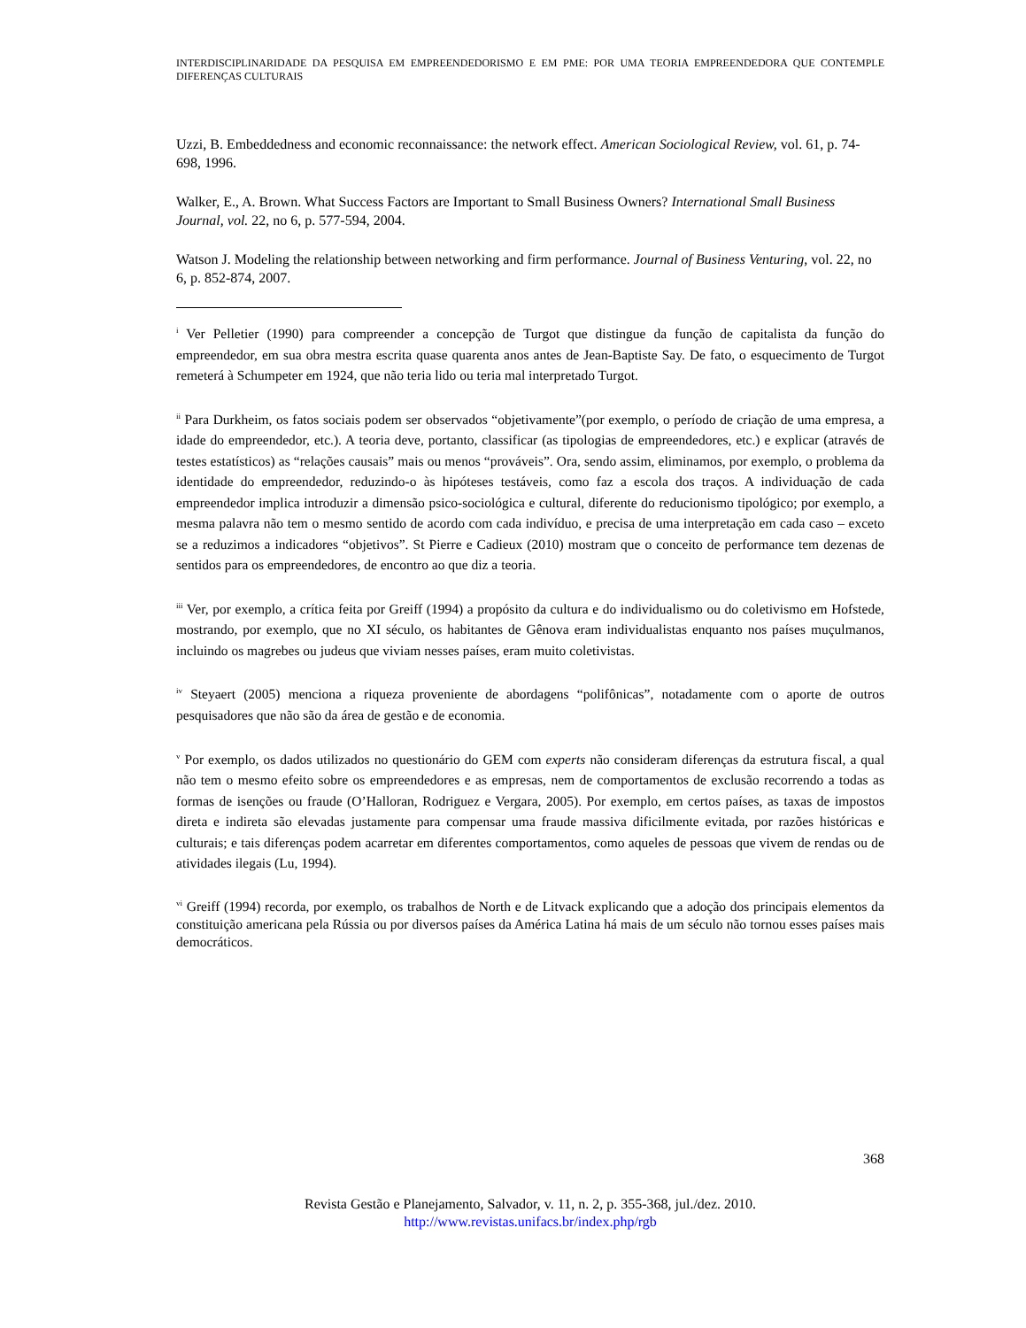INTERDISCIPLINARIDADE DA PESQUISA EM EMPREENDEDORISMO E EM PME: POR UMA TEORIA EMPREENDEDORA QUE CONTEMPLE DIFERENÇAS CULTURAIS
Uzzi, B. Embeddedness and economic reconnaissance: the network effect. American Sociological Review, vol. 61, p. 74-698, 1996.
Walker, E., A. Brown. What Success Factors are Important to Small Business Owners? International Small Business Journal, vol. 22, no 6, p. 577-594, 2004.
Watson J. Modeling the relationship between networking and firm performance. Journal of Business Venturing, vol. 22, no 6, p. 852-874, 2007.
<sup>i</sup> Ver Pelletier (1990) para compreender a concepção de Turgot que distingue da função de capitalista da função do empreendedor, em sua obra mestra escrita quase quarenta anos antes de Jean-Baptiste Say. De fato, o esquecimento de Turgot remeterá à Schumpeter em 1924, que não teria lido ou teria mal interpretado Turgot.
<sup>ii</sup> Para Durkheim, os fatos sociais podem ser observados “objetivamente”(por exemplo, o período de criação de uma empresa, a idade do empreendedor, etc.). A teoria deve, portanto, classificar (as tipologias de empreendedores, etc.) e explicar (através de testes estatísticos) as “relações causais” mais ou menos “prováveis”. Ora, sendo assim, eliminamos, por exemplo, o problema da identidade do empreendedor, reduzindo-o às hipóteses testáveis, como faz a escola dos traços. A individuação de cada empreendedor implica introduzir a dimensão psico-sociológica e cultural, diferente do reducionismo tipológico; por exemplo, a mesma palavra não tem o mesmo sentido de acordo com cada indivíduo, e precisa de uma interpretação em cada caso – exceto se a reduzimos a indicadores “objetivos”. St Pierre e Cadieux (2010) mostram que o conceito de performance tem dezenas de sentidos para os empreendedores, de encontro ao que diz a teoria.
<sup>iii</sup> Ver, por exemplo, a crítica feita por Greiff (1994) a propósito da cultura e do individualismo ou do coletivismo em Hofstede, mostrando, por exemplo, que no XI século, os habitantes de Gênova eram individualistas enquanto nos países muçulmanos, incluindo os magrebes ou judeus que viviam nesses países, eram muito coletivistas.
<sup>iv</sup> Steyaert (2005) menciona a riqueza proveniente de abordagens “polifônicas”, notadamente com o aporte de outros pesquisadores que não são da área de gestão e de economia.
<sup>v</sup> Por exemplo, os dados utilizados no questionário do GEM com experts não consideram diferenças da estrutura fiscal, a qual não tem o mesmo efeito sobre os empreendedores e as empresas, nem de comportamentos de exclusão recorrendo a todas as formas de isenções ou fraude (O’Halloran, Rodriguez e Vergara, 2005). Por exemplo, em certos países, as taxas de impostos direta e indireta são elevadas justamente para compensar uma fraude massiva dificilmente evitada, por razões históricas e culturais; e tais diferenças podem acarretar em diferentes comportamentos, como aqueles de pessoas que vivem de rendas ou de atividades ilegais (Lu, 1994).
<sup>vi</sup> Greiff (1994) recorda, por exemplo, os trabalhos de North e de Litvack explicando que a adoção dos principais elementos da constituição americana pela Rússia ou por diversos países da América Latina há mais de um século não tornou esses países mais democráticos.
368
Revista Gestão e Planejamento, Salvador, v. 11, n. 2, p. 355-368, jul./dez. 2010.
http://www.revistas.unifacs.br/index.php/rgb